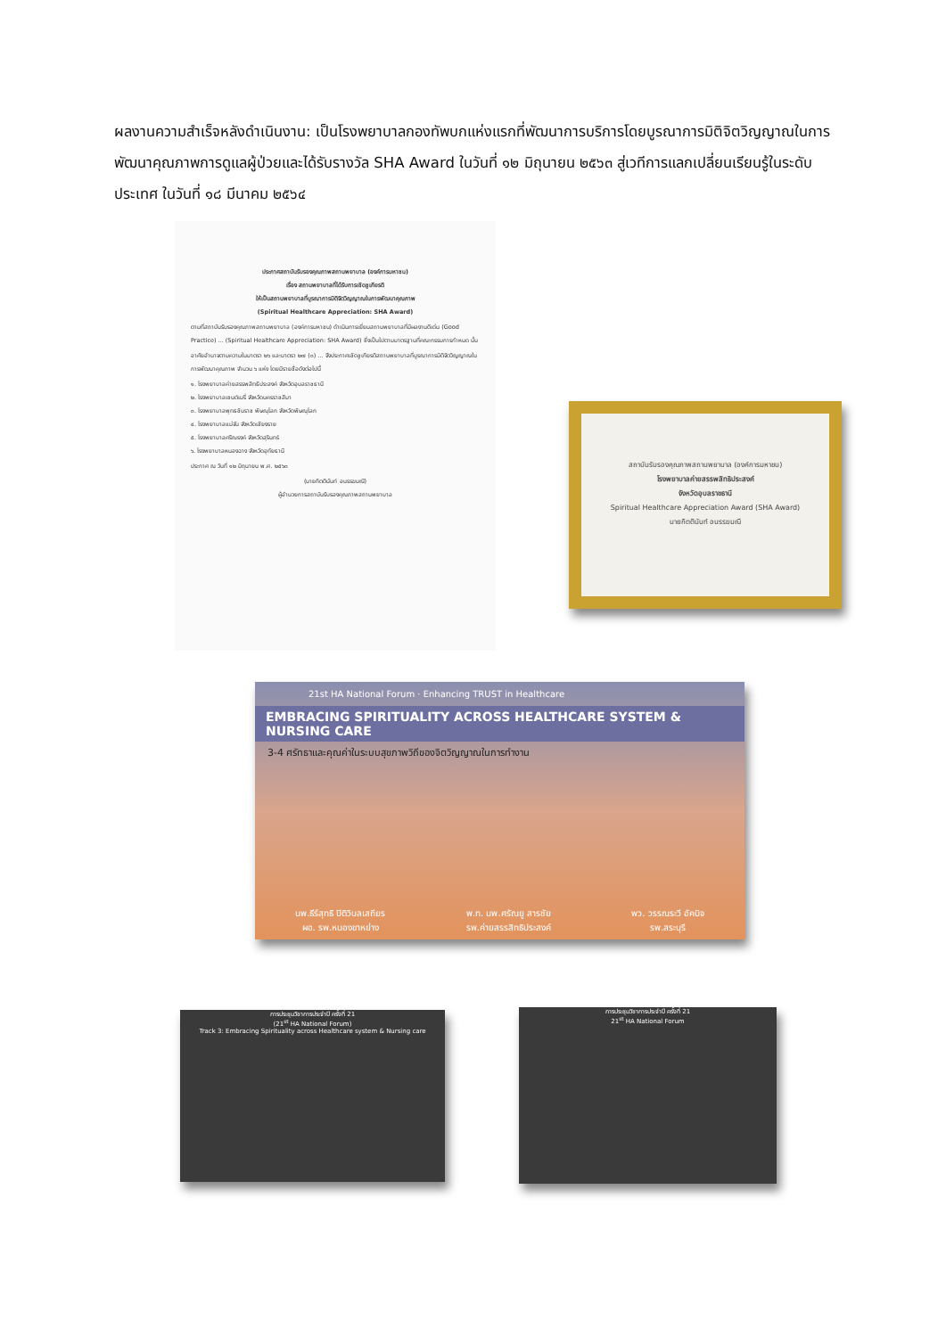ผลงานความสำเร็จหลังดำเนินงาน: เป็นโรงพยาบาลกองทัพบกแห่งแรกที่พัฒนาการบริการโดยบูรณาการมิติจิตวิญญาณในการพัฒนาคุณภาพการดูแลผู้ป่วยและได้รับรางวัล SHA Award ในวันที่ ๑๒ มิถุนายน ๒๕๖๓ สู่เวทีการแลกเปลี่ยนเรียนรู้ในระดับประเทศ ในวันที่ ๑๘ มีนาคม ๒๕๖๔
ประกาศสถาบันรับรองคุณภาพสถานพยาบาล (องค์การมหาชน)
เรื่อง สถานพยาบาลที่ได้รับการเชิดชูเกียรติ
ให้เป็นสถานพยาบาลที่บูรณาการมิติจิตวิญญาณในการพัฒนาคุณภาพ
(Spiritual Healthcare Appreciation: SHA Award)
ตามที่สถาบันรับรองคุณภาพสถานพยาบาล (องค์การมหาชน) ดำเนินการเยี่ยมสถานพยาบาลที่มีผลงานดีเด่น (Good Practice) ... (Spiritual Healthcare Appreciation: SHA Award) ซึ่งเป็นไปตามมาตรฐานที่คณะกรรมการกำหนด นั้น
อาศัยอำนาจตามความในมาตรา ๒๖ และมาตรา ๒๗ (๓) ... จึงประกาศเชิดชูเกียรติสถานพยาบาลที่บูรณาการมิติจิตวิญญาณในการพัฒนาคุณภาพ จำนวน ๖ แห่ง โดยมีรายชื่อดังต่อไปนี้
๑. โรงพยาบาลค่ายสรรพสิทธิประสงค์ จังหวัดอุบลราชธานี
๒. โรงพยาบาลเซนต์เมรี่ จังหวัดนครราชสีมา
๓. โรงพยาบาลพุทธชินราช พิษณุโลก จังหวัดพิษณุโลก
๔. โรงพยาบาลแม่จัน จังหวัดเชียงราย
๕. โรงพยาบาลศรีณรงค์ จังหวัดสุรินทร์
๖. โรงพยาบาลหนองฉาง จังหวัดอุทัยธานี
ประกาศ ณ วันที่ ๑๒ มิถุนายน พ.ศ. ๒๕๖๓
(นายกิตตินันท์ อนรรฆมณี)
ผู้อำนวยการสถาบันรับรองคุณภาพสถานพยาบาล
สถาบันรับรองคุณภาพสถานพยาบาล (องค์การมหาชน)
โรงพยาบาลค่ายสรรพสิทธิประสงค์
จังหวัดอุบลราชธานี
Spiritual Healthcare Appreciation Award (SHA Award)
นายกิตตินันท์ อนรรฆมณี
21st HA National Forum · Enhancing TRUST in Healthcare
EMBRACING SPIRITUALITY ACROSS HEALTHCARE SYSTEM & NURSING CARE
3-4 ศรัทธาและคุณค่าในระบบสุขภาพวิถีของจิตวิญญาณในการทำงาน
นพ.ธีร์สุทธิ ปิติวิบลเสถียร
ผอ. รพ.หนองขาหย่าง
พ.ท. นพ.ศรัณยู สารชัย
รพ.ค่ายสรรสิทธิประสงค์
พว. วรรณระวี อัคนิจ
รพ.สระบุรี
การประชุมวิชาการประจำปี ครั้งที่ 21
(21<sup>st</sup> HA National Forum)
Track 3: Embracing Spirituality across Healthcare system & Nursing care
การประชุมวิชาการประจำปี ครั้งที่ 21
21<sup>st</sup> HA National Forum